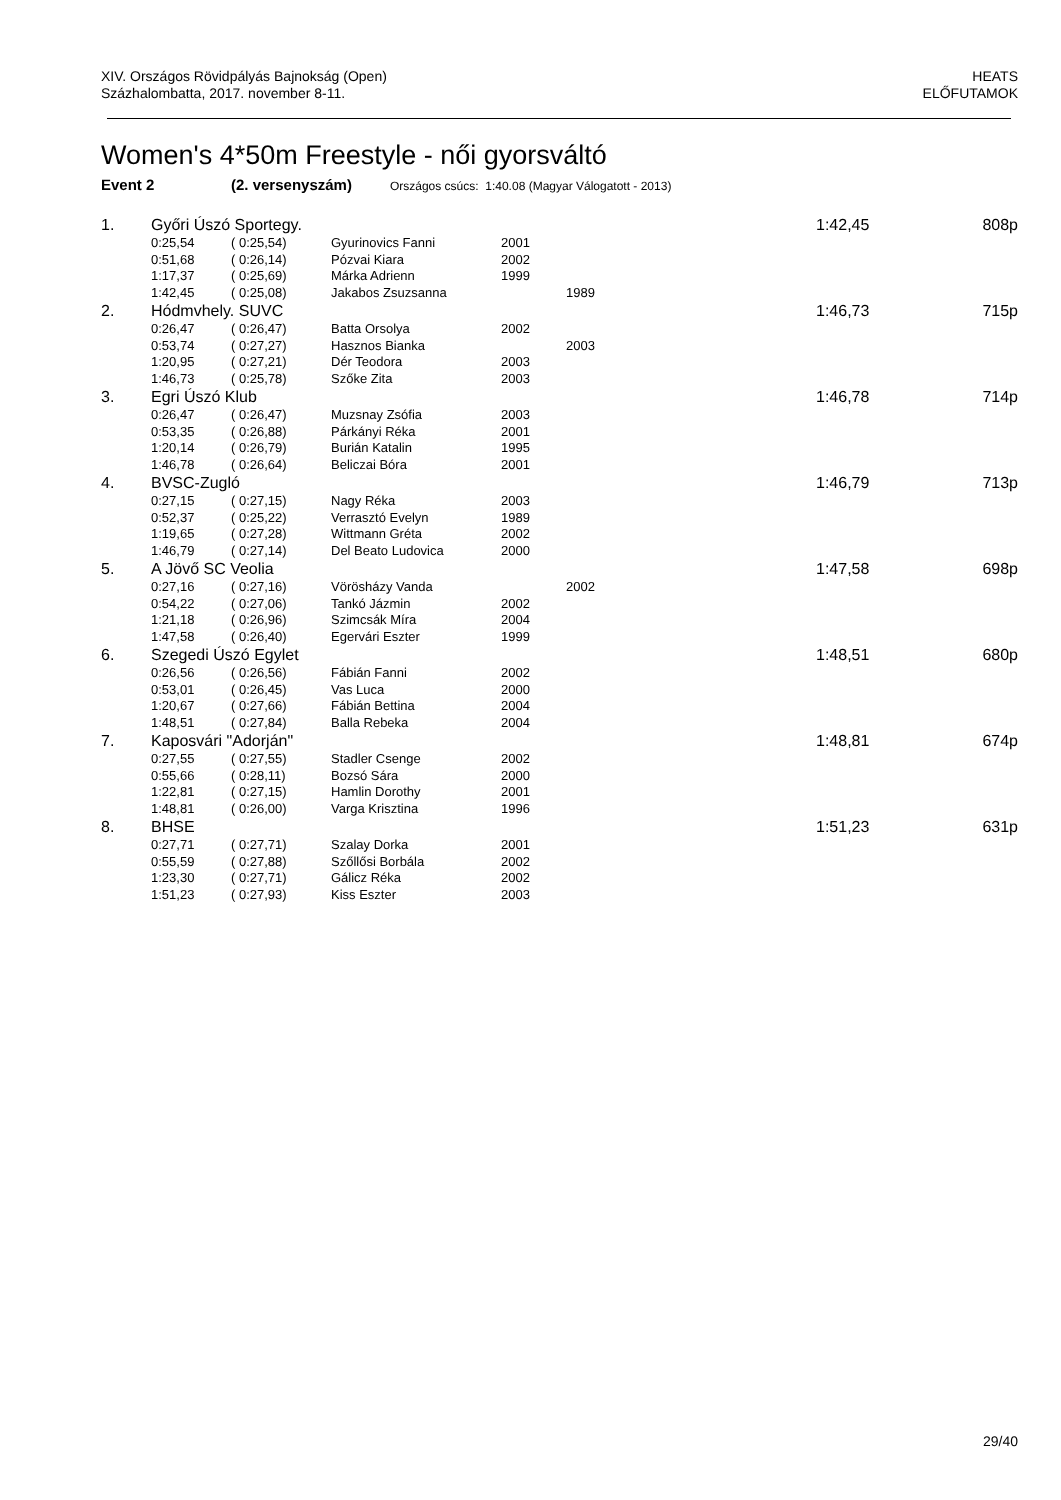XIV. Országos Rövidpályás Bajnokság (Open)
Százhalombatta, 2017. november 8-11.
HEATS
ELŐFUTAMOK
Women's 4*50m Freestyle - női gyorsváltó
Event 2 (2. versenyszám) Országos csúcs: 1:40.08 (Magyar Válogatott - 2013)
| 1. | Győri Úszó Sportegy. | | | | | 1:42,45 | 808p |
| | 0:25,54 | ( 0:25,54) | Gyurinovics Fanni | 2001 | | | |
| | 0:51,68 | ( 0:26,14) | Pózvai Kiara | 2002 | | | |
| | 1:17,37 | ( 0:25,69) | Márka Adrienn | 1999 | | | |
| | 1:42,45 | ( 0:25,08) | Jakabos Zsuzsanna | | 1989 | | |
| 2. | Hódmvhely. SUVC | | | | | 1:46,73 | 715p |
| | 0:26,47 | ( 0:26,47) | Batta Orsolya | 2002 | | | |
| | 0:53,74 | ( 0:27,27) | Hasznos Bianka | | 2003 | | |
| | 1:20,95 | ( 0:27,21) | Dér Teodora | 2003 | | | |
| | 1:46,73 | ( 0:25,78) | Szőke Zita | 2003 | | | |
| 3. | Egri Úszó Klub | | | | | 1:46,78 | 714p |
| | 0:26,47 | ( 0:26,47) | Muzsnay Zsófia | 2003 | | | |
| | 0:53,35 | ( 0:26,88) | Párkányi Réka | 2001 | | | |
| | 1:20,14 | ( 0:26,79) | Burián Katalin | 1995 | | | |
| | 1:46,78 | ( 0:26,64) | Beliczai Bóra | 2001 | | | |
| 4. | BVSC-Zugló | | | | | 1:46,79 | 713p |
| | 0:27,15 | ( 0:27,15) | Nagy Réka | 2003 | | | |
| | 0:52,37 | ( 0:25,22) | Verrasztó Evelyn | 1989 | | | |
| | 1:19,65 | ( 0:27,28) | Wittmann Gréta | 2002 | | | |
| | 1:46,79 | ( 0:27,14) | Del Beato Ludovica | 2000 | | | |
| 5. | A Jövő SC Veolia | | | | | 1:47,58 | 698p |
| | 0:27,16 | ( 0:27,16) | Vörösházy Vanda | | 2002 | | |
| | 0:54,22 | ( 0:27,06) | Tankó Jázmin | 2002 | | | |
| | 1:21,18 | ( 0:26,96) | Szimcsák Míra | 2004 | | | |
| | 1:47,58 | ( 0:26,40) | Egervári Eszter | 1999 | | | |
| 6. | Szegedi Úszó Egylet | | | | | 1:48,51 | 680p |
| | 0:26,56 | ( 0:26,56) | Fábián Fanni | 2002 | | | |
| | 0:53,01 | ( 0:26,45) | Vas Luca | 2000 | | | |
| | 1:20,67 | ( 0:27,66) | Fábián Bettina | 2004 | | | |
| | 1:48,51 | ( 0:27,84) | Balla Rebeka | 2004 | | | |
| 7. | Kaposvári "Adorján" | | | | | 1:48,81 | 674p |
| | 0:27,55 | ( 0:27,55) | Stadler Csenge | 2002 | | | |
| | 0:55,66 | ( 0:28,11) | Bozsó Sára | 2000 | | | |
| | 1:22,81 | ( 0:27,15) | Hamlin Dorothy | 2001 | | | |
| | 1:48,81 | ( 0:26,00) | Varga Krisztina | 1996 | | | |
| 8. | BHSE | | | | | 1:51,23 | 631p |
| | 0:27,71 | ( 0:27,71) | Szalay Dorka | 2001 | | | |
| | 0:55,59 | ( 0:27,88) | Szőllősi Borbála | 2002 | | | |
| | 1:23,30 | ( 0:27,71) | Gálicz Réka | 2002 | | | |
| | 1:51,23 | ( 0:27,93) | Kiss Eszter | 2003 | | | |
29/40